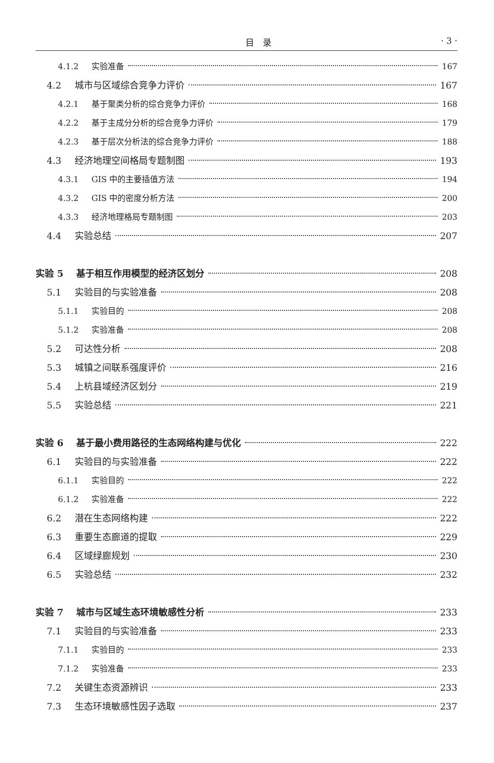目　录 · 3 ·
4.1.2 实验准备 167
4.2 城市与区域综合竞争力评价 167
4.2.1 基于聚类分析的综合竞争力评价 168
4.2.2 基于主成分分析的综合竞争力评价 179
4.2.3 基于层次分析法的综合竞争力评价 188
4.3 经济地理空间格局专题制图 193
4.3.1 GIS 中的主要插值方法 194
4.3.2 GIS 中的密度分析方法 200
4.3.3 经济地理格局专题制图 203
4.4 实验总结 207
实验 5 基于相互作用模型的经济区划分 208
5.1 实验目的与实验准备 208
5.1.1 实验目的 208
5.1.2 实验准备 208
5.2 可达性分析 208
5.3 城镇之间联系强度评价 216
5.4 上杭县域经济区划分 219
5.5 实验总结 221
实验 6 基于最小费用路径的生态网络构建与优化 222
6.1 实验目的与实验准备 222
6.1.1 实验目的 222
6.1.2 实验准备 222
6.2 潜在生态网络构建 222
6.3 重要生态廊道的提取 229
6.4 区域绿廊规划 230
6.5 实验总结 232
实验 7 城市与区域生态环境敏感性分析 233
7.1 实验目的与实验准备 233
7.1.1 实验目的 233
7.1.2 实验准备 233
7.2 关键生态资源辨识 233
7.3 生态环境敏感性因子选取 237